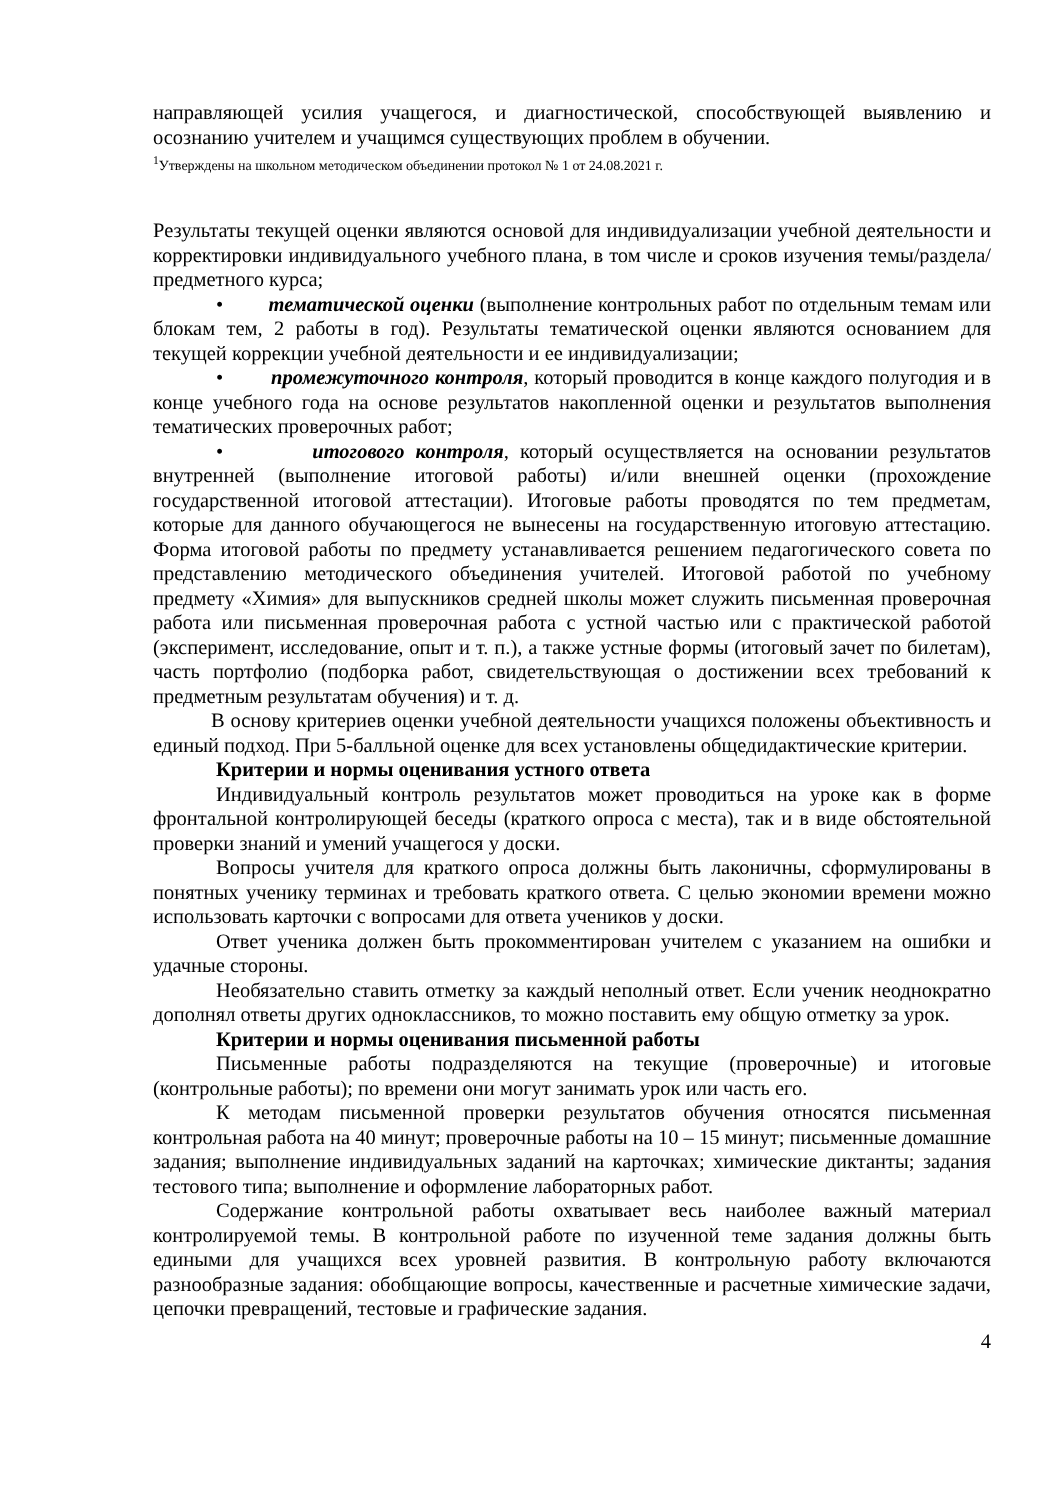направляющей усилия учащегося, и диагностической, способствующей выявлению и осознанию учителем и учащимся существующих проблем в обучении.
<sup>1</sup> Утверждены на школьном методическом объединении протокол № 1 от 24.08.2021 г.
Результаты текущей оценки являются основой для индивидуализации учебной деятельности и корректировки индивидуального учебного плана, в том числе и сроков изучения темы/раздела/предметного курса;
• тематической оценки (выполнение контрольных работ по отдельным темам или блокам тем, 2 работы в год). Результаты тематической оценки являются основанием для текущей коррекции учебной деятельности и ее индивидуализации;
• промежуточного контроля, который проводится в конце каждого полугодия и в конце учебного года на основе результатов накопленной оценки и результатов выполнения тематических проверочных работ;
• итогового контроля, который осуществляется на основании результатов внутренней (выполнение итоговой работы) и/или внешней оценки (прохождение государственной итоговой аттестации). Итоговые работы проводятся по тем предметам, которые для данного обучающегося не вынесены на государственную итоговую аттестацию. Форма итоговой работы по предмету устанавливается решением педагогического совета по представлению методического объединения учителей. Итоговой работой по учебному предмету «Химия» для выпускников средней школы может служить письменная проверочная работа или письменная проверочная работа с устной частью или с практической работой (эксперимент, исследование, опыт и т. п.), а также устные формы (итоговый зачет по билетам), часть портфолио (подборка работ, свидетельствующая о достижении всех требований к предметным результатам обучения) и т. д.
В основу критериев оценки учебной деятельности учащихся положены объективность и единый подход. При 5-балльной оценке для всех установлены общедидактические критерии.
Критерии и нормы оценивания устного ответа
Индивидуальный контроль результатов может проводиться на уроке как в форме фронтальной контролирующей беседы (краткого опроса с места), так и в виде обстоятельной проверки знаний и умений учащегося у доски.
Вопросы учителя для краткого опроса должны быть лаконичны, сформулированы в понятных ученику терминах и требовать краткого ответа. С целью экономии времени можно использовать карточки с вопросами для ответа учеников у доски.
Ответ ученика должен быть прокомментирован учителем с указанием на ошибки и удачные стороны.
Необязательно ставить отметку за каждый неполный ответ. Если ученик неоднократно дополнял ответы других одноклассников, то можно поставить ему общую отметку за урок.
Критерии и нормы оценивания письменной работы
Письменные работы подразделяются на текущие (проверочные) и итоговые (контрольные работы); по времени они могут занимать урок или часть его.
К методам письменной проверки результатов обучения относятся письменная контрольная работа на 40 минут; проверочные работы на 10 – 15 минут; письменные домашние задания; выполнение индивидуальных заданий на карточках; химические диктанты; задания тестового типа; выполнение и оформление лабораторных работ.
Содержание контрольной работы охватывает весь наиболее важный материал контролируемой темы. В контрольной работе по изученной теме задания должны быть едиными для учащихся всех уровней развития. В контрольную работу включаются разнообразные задания: обобщающие вопросы, качественные и расчетные химические задачи, цепочки превращений, тестовые и графические задания.
4